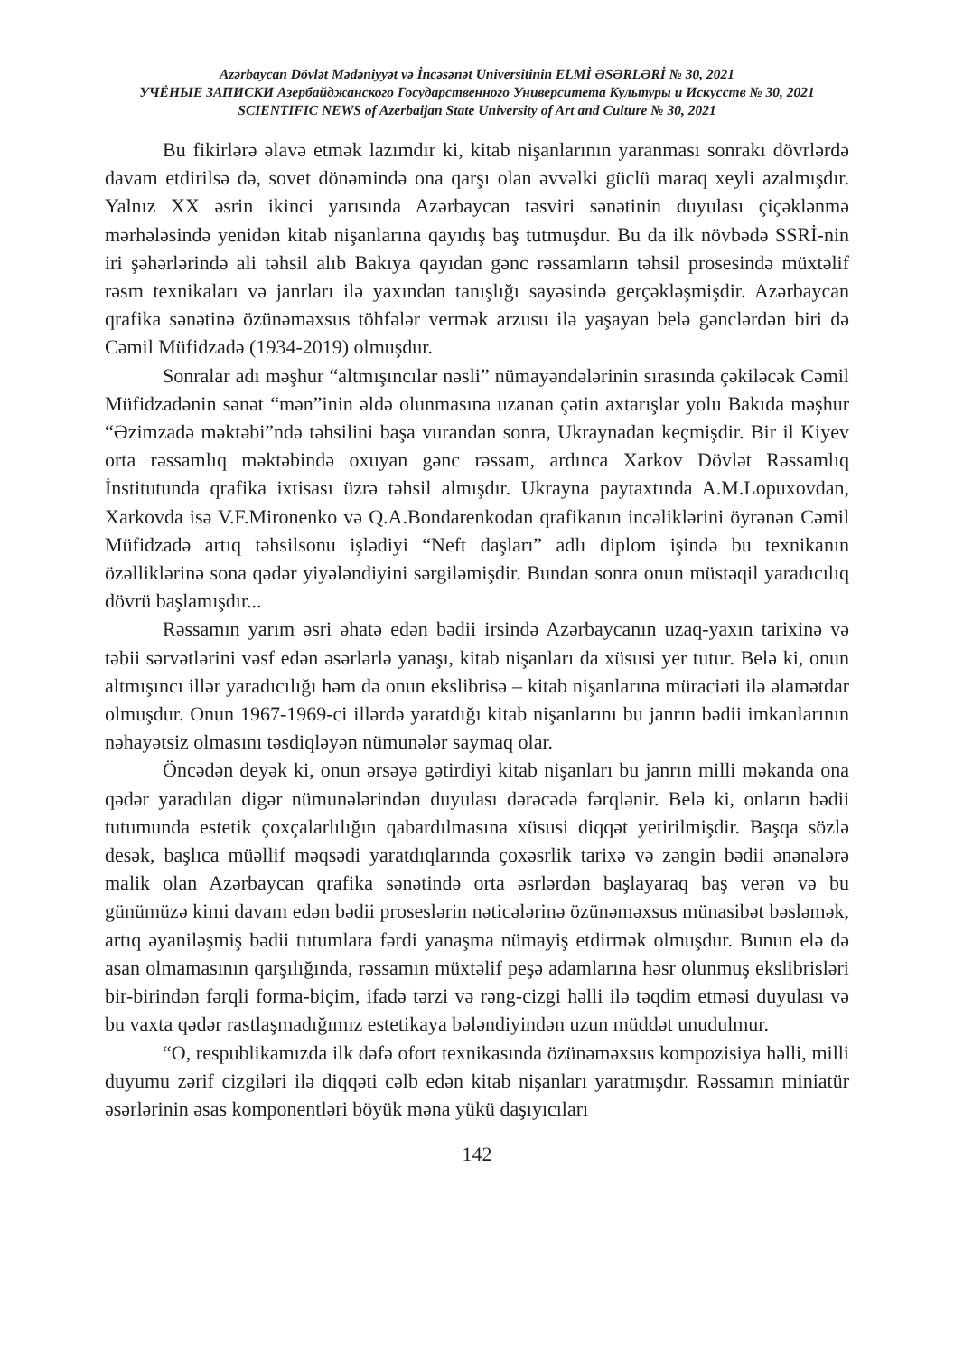Azərbaycan Dövlət Mədəniyyət və İncəsənət Universitinin ELMİ ƏSƏRLƏRİ № 30, 2021
УЧЁНЫЕ ЗАПИСКИ Азербайджанского Государственного Университета Культуры и Искусств № 30, 2021
SCIENTIFIC NEWS of Azerbaijan State University of Art and Culture № 30, 2021
Bu fikirlərə əlavə etmək lazımdır ki, kitab nişanlarının yaranması sonrakı dövrlərdə davam etdirilsə də, sovet dönəmində ona qarşı olan əvvəlki güclü maraq xeyli azalmışdır. Yalnız XX əsrin ikinci yarısında Azərbaycan təsviri sənətinin duyulası çiçəklənmə mərhələsində yenidən kitab nişanlarına qayıdış baş tutmuşdur. Bu da ilk növbədə SSRİ-nin iri şəhərlərində ali təhsil alıb Bakıya qayıdan gənc rəssamların təhsil prosesində müxtəlif rəsm texnikaları və janrları ilə yaxından tanışlığı sayəsində gerçəkləşmişdir. Azərbaycan qrafika sənətinə özünəməxsus töhfələr vermək arzusu ilə yaşayan belə gənclərdən biri də Cəmil Müfidzadə (1934-2019) olmuşdur.
Sonralar adı məşhur “altmışıncılar nəsli” nümayəndələrinin sırasında çəkiləcək Cəmil Müfidzadənin sənət “mən”inin əldə olunmasına uzanan çətin axtarışlar yolu Bakıda məşhur “Əzimzadə məktəbi”ndə təhsilini başa vurandan sonra, Ukraynadan keçmişdir. Bir il Kiyev orta rəssamlıq məktəbində oxuyan gənc rəssam, ardınca Xarkov Dövlət Rəssamlıq İnstitutunda qrafika ixtisası üzrə təhsil almışdır. Ukrayna paytaxtında A.M.Lopuxovdan, Xarkovda isə V.F.Mironenko və Q.A.Bondarenkodan qrafikanın incəliklərini öyrənən Cəmil Müfidzadə artıq təhsilsonu işlədiyi “Neft daşları” adlı diplom işində bu texnikanın özəlliklərinə sona qədər yiyələndiyini sərgiləmişdir. Bundan sonra onun müstəqil yaradıcılıq dövrü başlamışdır...
Rəssamın yarım əsri əhatə edən bədii irsində Azərbaycanın uzaq-yaxın tarixinə və təbii sərvətlərini vəsf edən əsərlərlə yanaşı, kitab nişanları da xüsusi yer tutur. Belə ki, onun altmışıncı illər yaradıcılığı həm də onun ekslibrisə – kitab nişanlarına müraciəti ilə əlamətdar olmuşdur. Onun 1967-1969-ci illərdə yaratdığı kitab nişanlarını bu janrın bədii imkanlarının nəhayətsiz olmasını təsdiqləyən nümunələr saymaq olar.
Öncədən deyək ki, onun ərsəyə gətirdiyi kitab nişanları bu janrın milli məkanda ona qədər yaradılan digər nümunələrindən duyulası dərəcədə fərqlənir. Belə ki, onların bədii tutumunda estetik çoxçalarlılığın qabardılmasına xüsusi diqqət yetirilmişdir. Başqa sözlə desək, başlıca müəllif məqsədi yaratdıqlarında çoxəsrlik tarixə və zəngin bədii ənənələrə malik olan Azərbaycan qrafika sənətində orta əsrlərdən başlayaraq baş verən və bu günümüzə kimi davam edən bədii proseslərin nəticələrinə özünəməxsus münasibət bəsləmək, artıq əyaniləşmiş bədii tutumlara fərdi yanaşma nümayiş etdirmək olmuşdur. Bunun elə də asan olmamasının qarşılığında, rəssamın müxtəlif peşə adamlarına həsr olunmuş ekslibrisləri bir-birindən fərqli forma-biçim, ifadə tərzi və rəng-cizgi həlli ilə təqdim etməsi duyulası və bu vaxta qədər rastlaşmadığımız estetikaya bələndiyindən uzun müddət unudulmur.
“O, respublikamızda ilk dəfə ofort texnikasında özünəməxsus kompozisiya həlli, milli duyumu zərif cizgiləri ilə diqqəti cəlb edən kitab nişanları yaratmışdır. Rəssamın miniatür əsərlərinin əsas komponentləri böyük məna yükü daşıyıcıları
142